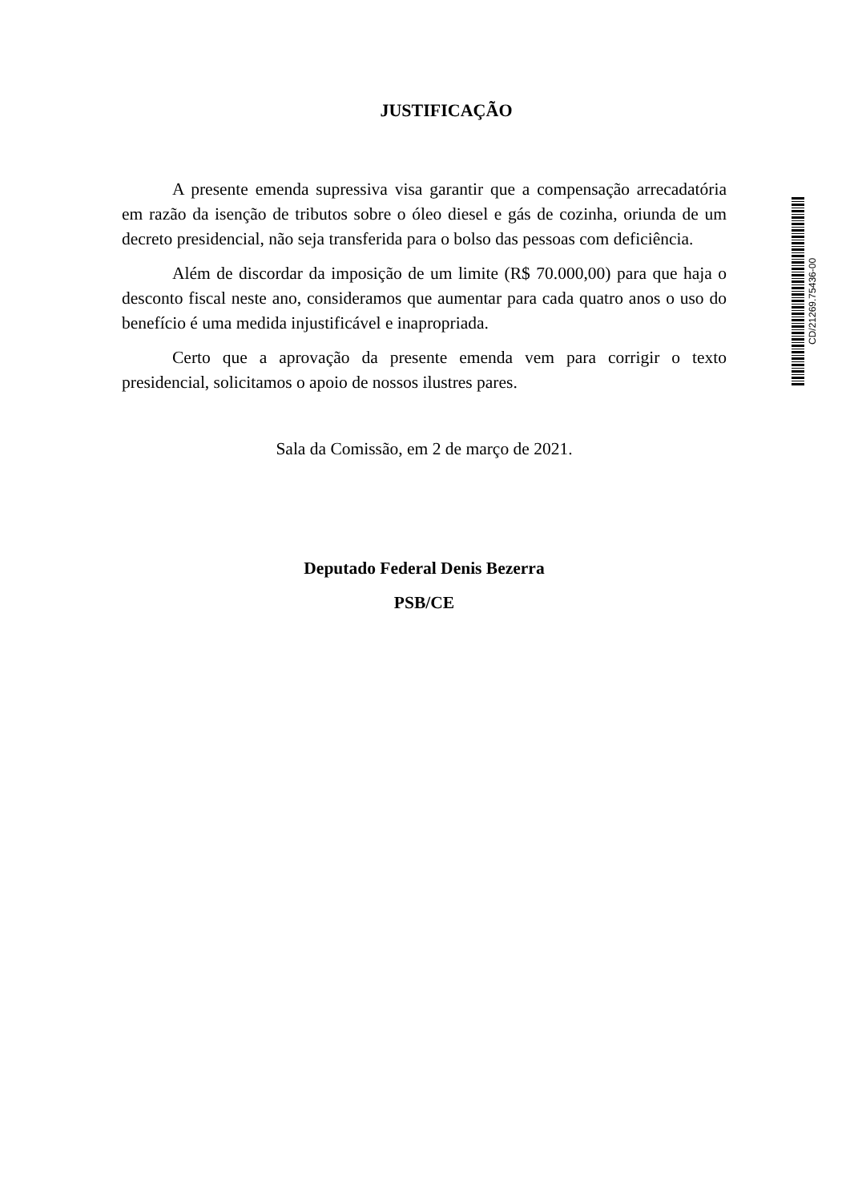JUSTIFICAÇÃO
A presente emenda supressiva visa garantir que a compensação arrecadatória em razão da isenção de tributos sobre o óleo diesel e gás de cozinha, oriunda de um decreto presidencial, não seja transferida para o bolso das pessoas com deficiência.
Além de discordar da imposição de um limite (R$ 70.000,00) para que haja o desconto fiscal neste ano, consideramos que aumentar para cada quatro anos o uso do benefício é uma medida injustificável e inapropriada.
Certo que a aprovação da presente emenda vem para corrigir o texto presidencial, solicitamos o apoio de nossos ilustres pares.
Sala da Comissão, em 2 de março de 2021.
Deputado Federal Denis Bezerra
PSB/CE
CD/21269.75436-00